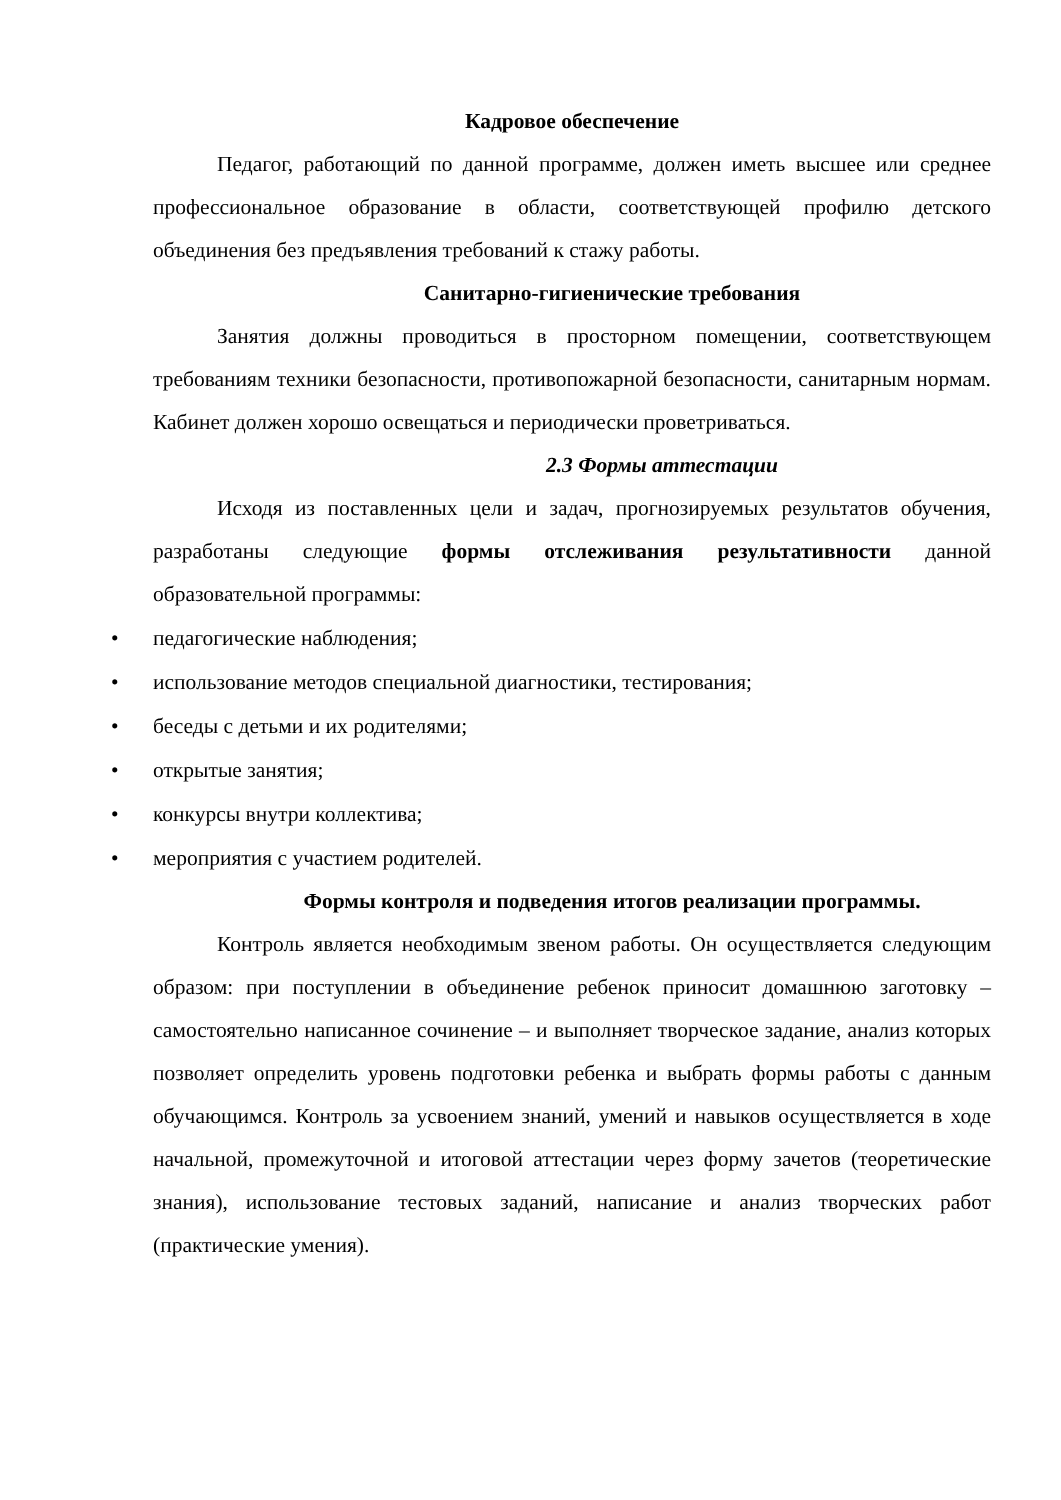Кадровое обеспечение
Педагог, работающий по данной программе, должен иметь высшее или среднее профессиональное образование в области, соответствующей профилю детского объединения без предъявления требований к стажу работы.
Санитарно-гигиенические требования
Занятия должны проводиться в просторном помещении, соответствующем требованиям техники безопасности, противопожарной безопасности, санитарным нормам. Кабинет должен хорошо освещаться и периодически проветриваться.
2.3 Формы аттестации
Исходя из поставленных цели и задач, прогнозируемых результатов обучения, разработаны следующие формы отслеживания результативности данной образовательной программы:
• педагогические наблюдения;
• использование методов специальной диагностики, тестирования;
• беседы с детьми и их родителями;
• открытые занятия;
• конкурсы внутри коллектива;
• мероприятия с участием родителей.
Формы контроля и подведения итогов реализации программы.
Контроль является необходимым звеном работы. Он осуществляется следующим образом: при поступлении в объединение ребенок приносит домашнюю заготовку – самостоятельно написанное сочинение – и выполняет творческое задание, анализ которых позволяет определить уровень подготовки ребенка и выбрать формы работы с данным обучающимся. Контроль за усвоением знаний, умений и навыков осуществляется в ходе начальной, промежуточной и итоговой аттестации через форму зачетов (теоретические знания), использование тестовых заданий, написание и анализ творческих работ (практические умения).